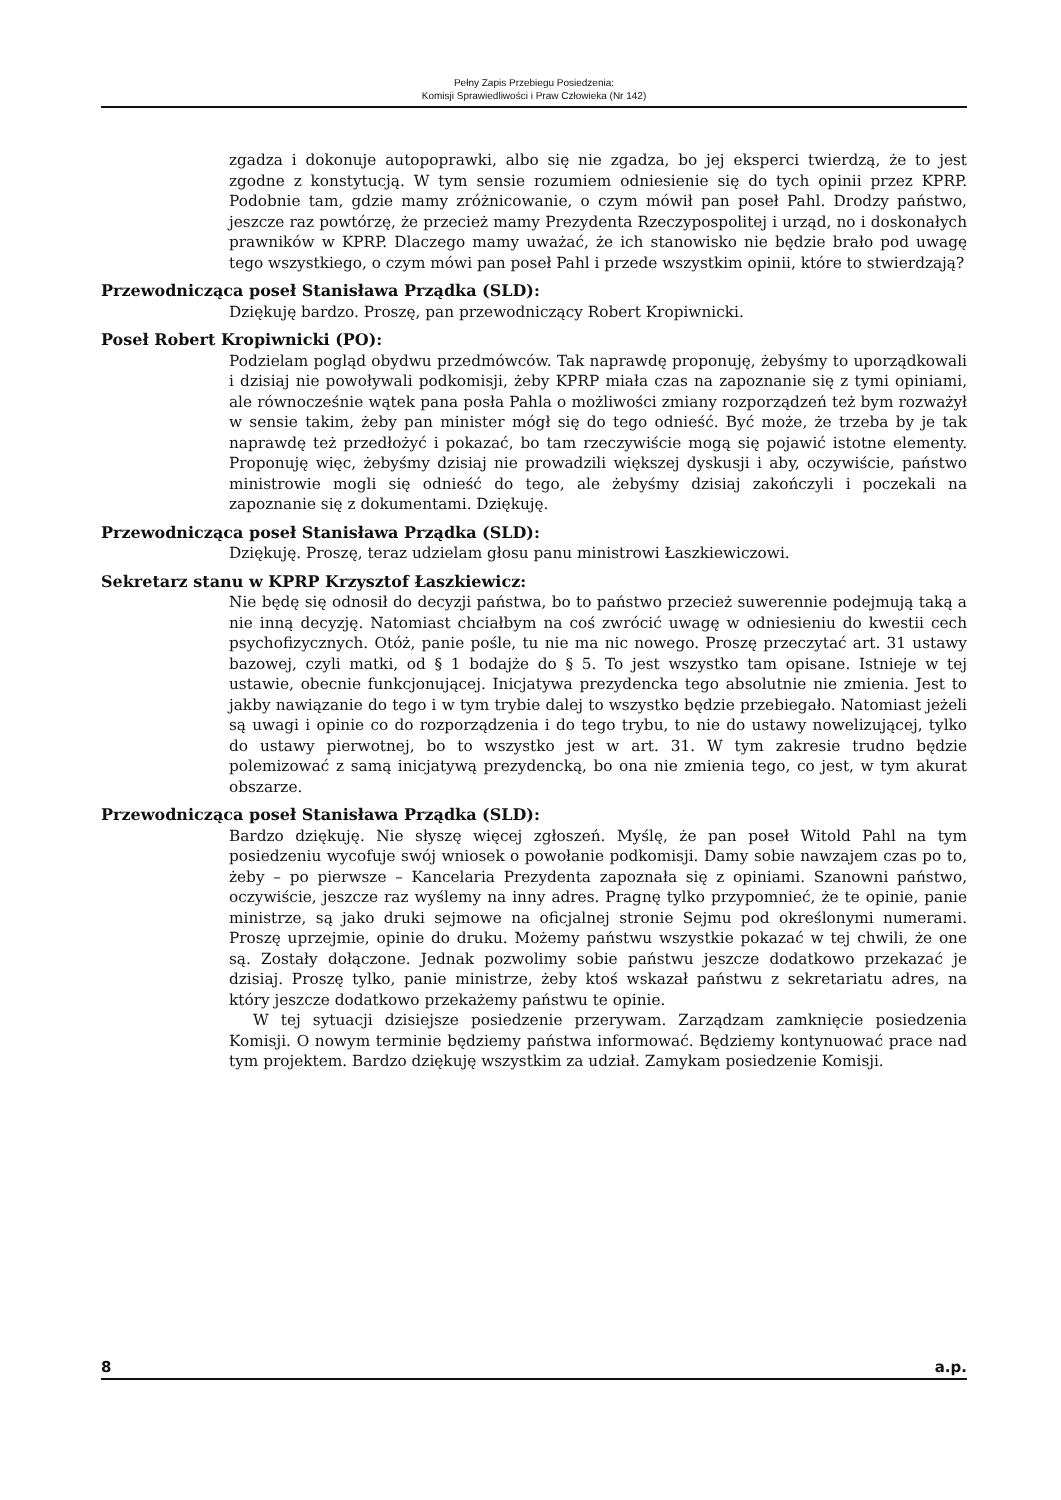Pełny Zapis Przebiegu Posiedzenia:
Komisji Sprawiedliwości i Praw Człowieka (Nr 142)
zgadza i dokonuje autopoprawki, albo się nie zgadza, bo jej eksperci twierdzą, że to jest zgodne z konstytucją. W tym sensie rozumiem odniesienie się do tych opinii przez KPRP. Podobnie tam, gdzie mamy zróżnicowanie, o czym mówił pan poseł Pahl. Drodzy państwo, jeszcze raz powtórzę, że przecież mamy Prezydenta Rzeczypospolitej i urząd, no i doskonałych prawników w KPRP. Dlaczego mamy uważać, że ich stanowisko nie będzie brało pod uwagę tego wszystkiego, o czym mówi pan poseł Pahl i przede wszystkim opinii, które to stwierdzają?
Przewodnicząca poseł Stanisława Prządka (SLD):
Dziękuję bardzo. Proszę, pan przewodniczący Robert Kropiwnicki.
Poseł Robert Kropiwnicki (PO):
Podzielam pogląd obydwu przedmówców. Tak naprawdę proponuję, żebyśmy to uporządkowali i dzisiaj nie powoływali podkomisji, żeby KPRP miała czas na zapoznanie się z tymi opiniami, ale równocześnie wątek pana posła Pahla o możliwości zmiany rozporządzeń też bym rozważył w sensie takim, żeby pan minister mógł się do tego odnieść. Być może, że trzeba by je tak naprawdę też przedłożyć i pokazać, bo tam rzeczywiście mogą się pojawić istotne elementy. Proponuję więc, żebyśmy dzisiaj nie prowadzili większej dyskusji i aby, oczywiście, państwo ministrowie mogli się odnieść do tego, ale żebyśmy dzisiaj zakończyli i poczekali na zapoznanie się z dokumentami. Dziękuję.
Przewodnicząca poseł Stanisława Prządka (SLD):
Dziękuję. Proszę, teraz udzielam głosu panu ministrowi Łaszkiewiczowi.
Sekretarz stanu w KPRP Krzysztof Łaszkiewicz:
Nie będę się odnosił do decyzji państwa, bo to państwo przecież suwerennie podejmują taką a nie inną decyzję. Natomiast chciałbym na coś zwrócić uwagę w odniesieniu do kwestii cech psychofizycznych. Otóż, panie pośle, tu nie ma nic nowego. Proszę przeczytać art. 31 ustawy bazowej, czyli matki, od § 1 bodajże do § 5. To jest wszystko tam opisane. Istnieje w tej ustawie, obecnie funkcjonującej. Inicjatywa prezydencka tego absolutnie nie zmienia. Jest to jakby nawiązanie do tego i w tym trybie dalej to wszystko będzie przebiegało. Natomiast jeżeli są uwagi i opinie co do rozporządzenia i do tego trybu, to nie do ustawy nowelizującej, tylko do ustawy pierwotnej, bo to wszystko jest w art. 31. W tym zakresie trudno będzie polemizować z samą inicjatywą prezydencką, bo ona nie zmienia tego, co jest, w tym akurat obszarze.
Przewodnicząca poseł Stanisława Prządka (SLD):
Bardzo dziękuję. Nie słyszę więcej zgłoszeń. Myślę, że pan poseł Witold Pahl na tym posiedzeniu wycofuje swój wniosek o powołanie podkomisji. Damy sobie nawzajem czas po to, żeby – po pierwsze – Kancelaria Prezydenta zapoznała się z opiniami. Szanowni państwo, oczywiście, jeszcze raz wyślemy na inny adres. Pragnę tylko przypomnieć, że te opinie, panie ministrze, są jako druki sejmowe na oficjalnej stronie Sejmu pod określonymi numerami. Proszę uprzejmie, opinie do druku. Możemy państwu wszystkie pokazać w tej chwili, że one są. Zostały dołączone. Jednak pozwolimy sobie państwu jeszcze dodatkowo przekazać je dzisiaj. Proszę tylko, panie ministrze, żeby ktoś wskazał państwu z sekretariatu adres, na który jeszcze dodatkowo przekażemy państwu te opinie.
W tej sytuacji dzisiejsze posiedzenie przerywam. Zarządzam zamknięcie posiedzenia Komisji. O nowym terminie będziemy państwa informować. Będziemy kontynuować prace nad tym projektem. Bardzo dziękuję wszystkim za udział. Zamykam posiedzenie Komisji.
8 a.p.